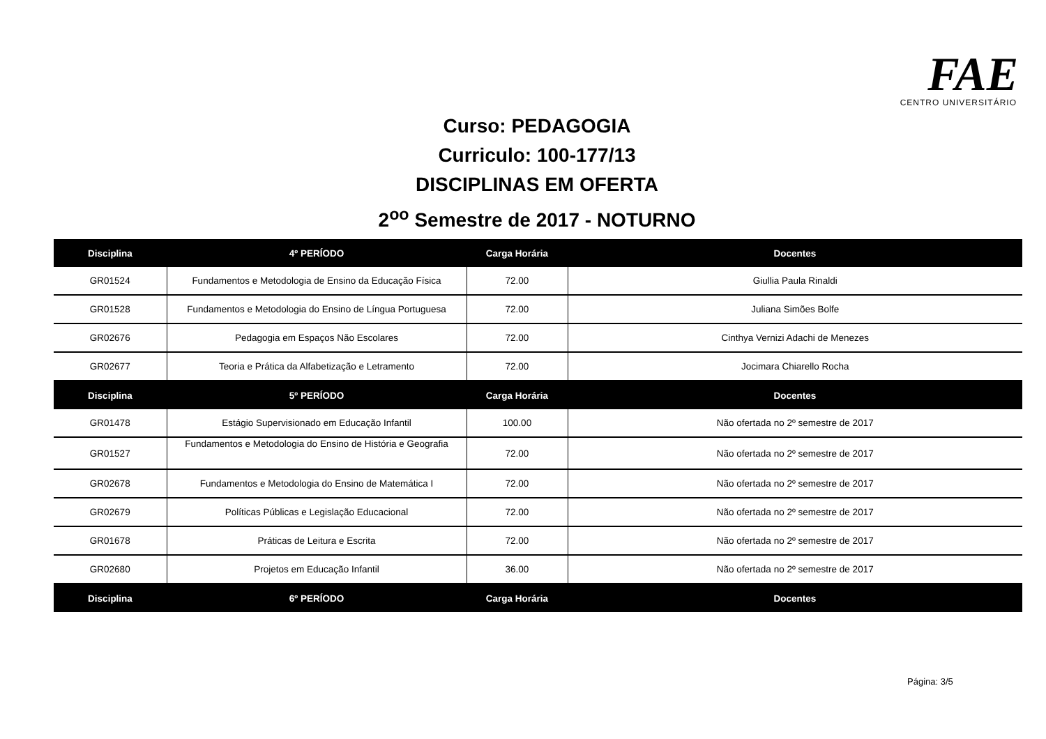FAE CENTRO UNIVERSITÁRIO
Curso: PEDAGOGIA
Curriculo: 100-177/13
DISCIPLINAS EM OFERTA
2<sup>oo</sup> Semestre de 2017 - NOTURNO
| Disciplina | 4º PERÍODO | Carga Horária | Docentes |
| --- | --- | --- | --- |
| GR01524 | Fundamentos e Metodologia de Ensino da Educação Física | 72.00 | Giullia Paula Rinaldi |
| GR01528 | Fundamentos e Metodologia do Ensino de Língua Portuguesa | 72.00 | Juliana Simões Bolfe |
| GR02676 | Pedagogia em Espaços Não Escolares | 72.00 | Cinthya Vernizi Adachi de Menezes |
| GR02677 | Teoria e Prática da Alfabetização e Letramento | 72.00 | Jocimara Chiarello Rocha |
| Disciplina | 5º PERÍODO | Carga Horária | Docentes |
| GR01478 | Estágio Supervisionado em Educação Infantil | 100.00 | Não ofertada no 2º semestre de 2017 |
| GR01527 | Fundamentos e Metodologia do Ensino de História e Geografia | 72.00 | Não ofertada no 2º semestre de 2017 |
| GR02678 | Fundamentos e Metodologia do Ensino de Matemática I | 72.00 | Não ofertada no 2º semestre de 2017 |
| GR02679 | Políticas Públicas e Legislação Educacional | 72.00 | Não ofertada no 2º semestre de 2017 |
| GR01678 | Práticas de Leitura e Escrita | 72.00 | Não ofertada no 2º semestre de 2017 |
| GR02680 | Projetos em Educação Infantil | 36.00 | Não ofertada no 2º semestre de 2017 |
| Disciplina | 6º PERÍODO | Carga Horária | Docentes |
Página: 3/5